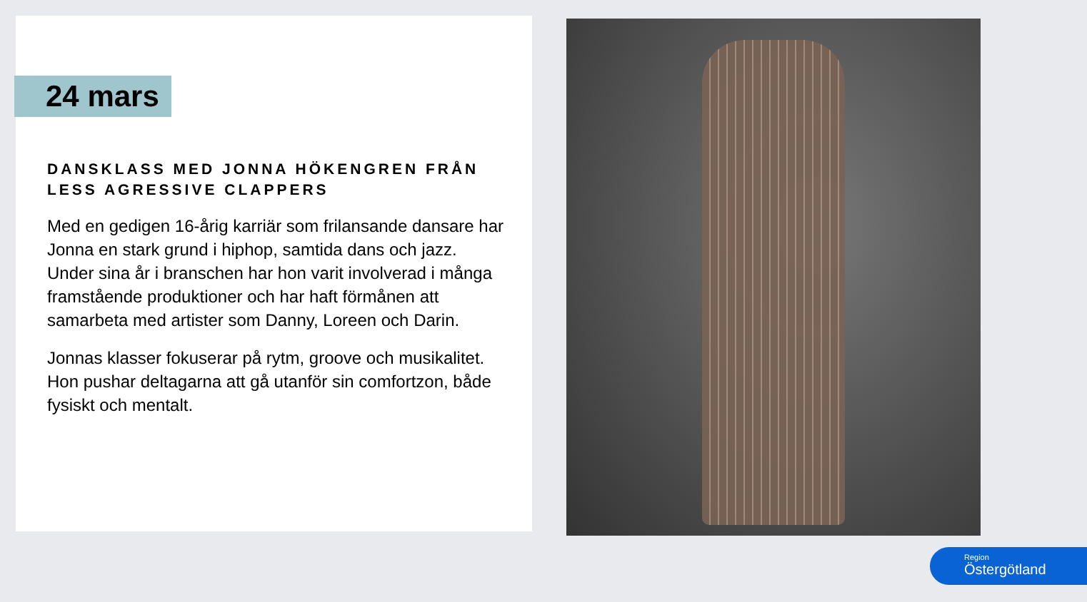24 mars
DANSKLASS MED JONNA HÖKENGREN FRÅN LESS AGRESSIVE CLAPPERS
Med en gedigen 16-årig karriär som frilansande dansare har Jonna en stark grund i hiphop, samtida dans och jazz. Under sina år i branschen har hon varit involverad i många framstående produktioner och har haft förmånen att samarbeta med artister som Danny, Loreen och Darin.
Jonnas klasser fokuserar på rytm, groove och musikalitet. Hon pushar deltagarna att gå utanför sin comfortzon, både fysiskt och mentalt.
Region
Östergötland